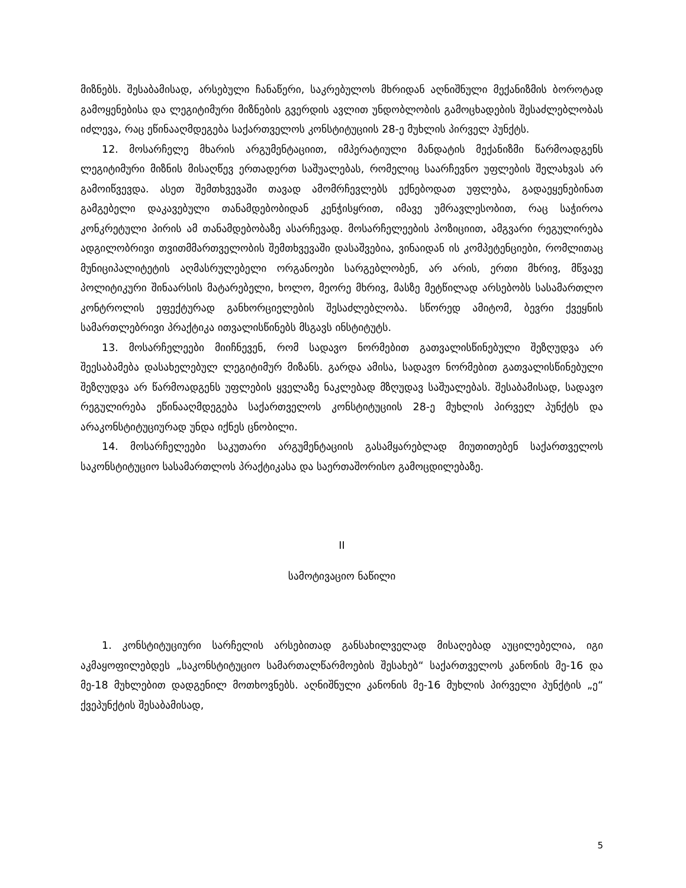მიზნებს. შესაბამისად, არსებული ჩანაწერი, საკრებულოს მხრიდან აღნიშნული მექანიზმის ბოროტად გამოყენებისა და ლეგიტიმური მიზნების გვერდის ავლით უნდობლობის გამოცხადების შესაძლებლობას იძლევა, რაც ეწინააღმდეგება საქართველოს კონსტიტუციის 28-ე მუხლის პირველ პუნქტს.
12. მოსარჩელე მხარის არგუმენტაციით, იმპერატიული მანდატის მექანიზმი წარმოადგენს ლეგიტიმური მიზნის მისაღწევ ერთადერთ საშუალებას, რომელიც საარჩევნო უფლების შელახვას არ გამოიწვევდა. ასეთ შემთხვევაში თავად ამომრჩევლებს ექნებოდათ უფლება, გადაეყენებინათ გამგებელი დაკავებული თანამდებობიდან კენჭისყრით, იმავე უმრავლესობით, რაც საჭიროა კონკრეტული პირის ამ თანამდებობაზე ასარჩევად. მოსარჩელეების პოზიციით, ამგვარი რეგულირება ადგილობრივი თვითმმართველობის შემთხვევაში დასაშვებია, ვინაიდან ის კომპეტენციები, რომლითაც მუნიციპალიტეტის აღმასრულებელი ორგანოები სარგებლობენ, არ არის, ერთი მხრივ, მწვავე პოლიტიკური შინაარსის მატარებელი, ხოლო, მეორე მხრივ, მასზე მეტწილად არსებობს სასამართლო კონტროლის ეფექტურად განხორციელების შესაძლებლობა. სწორედ ამიტომ, ბევრი ქვეყნის სამართლებრივი პრაქტიკა ითვალისწინებს მსგავს ინსტიტუტს.
13. მოსარჩელეები მიიჩნევენ, რომ სადავო ნორმებით გათვალისწინებული შეზღუდვა არ შეესაბამება დასახელებულ ლეგიტიმურ მიზანს. გარდა ამისა, სადავო ნორმებით გათვალისწინებული შეზღუდვა არ წარმოადგენს უფლების ყველაზე ნაკლებად მზღუდავ საშუალებას. შესაბამისად, სადავო რეგულირება ეწინააღმდეგება საქართველოს კონსტიტუციის 28-ე მუხლის პირველ პუნქტს და არაკონსტიტუციურად უნდა იქნეს ცნობილი.
14. მოსარჩელეები საკუთარი არგუმენტაციის გასამყარებლად მიუთითებენ საქართველოს საკონსტიტუციო სასამართლოს პრაქტიკასა და საერთაშორისო გამოცდილებაზე.
II
სამოტივაციო ნაწილი
1. კონსტიტუციური სარჩელის არსებითად განსახილველად მისაღებად აუცილებელია, იგი აკმაყოფილებდეს „საკონსტიტუციო სამართალწარმოების შესახებ“ საქართველოს კანონის მე-16 და მე-18 მუხლებით დადგენილ მოთხოვნებს. აღნიშნული კანონის მე-16 მუხლის პირველი პუნქტის „ე“ ქვეპუნქტის შესაბამისად,
5